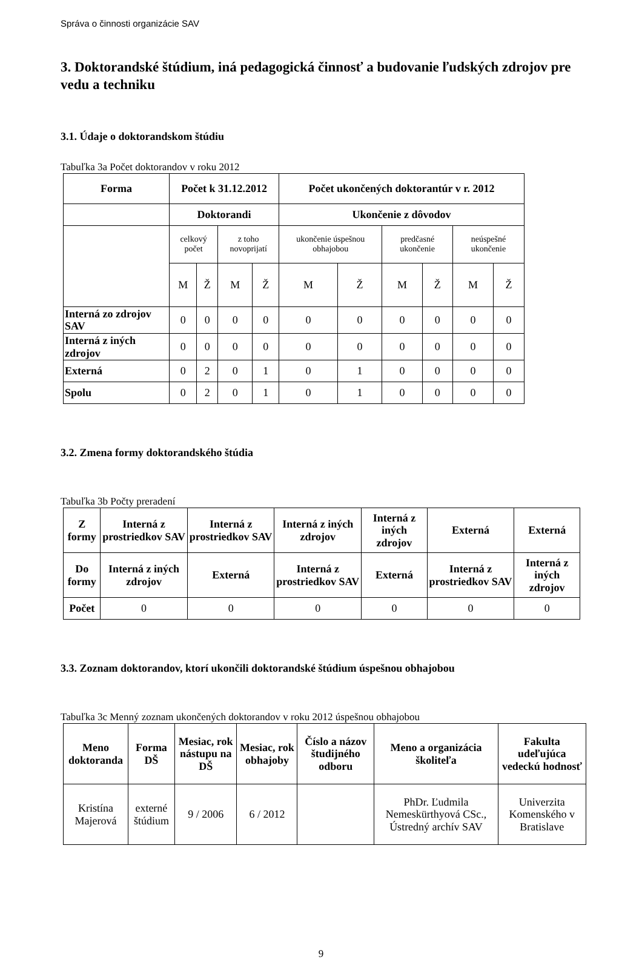Správa o činnosti organizácie SAV
3. Doktorandské štúdium, iná pedagogická činnosť a budovanie ľudských zdrojov pre vedu a techniku
3.1. Údaje o doktorandskom štúdiu
Tabuľka 3a Počet doktorandov v roku 2012
| Forma | Počet k 31.12.2012 | | | | Počet ukončených doktorantúr v r. 2012 | | | | | |
| --- | --- | --- | --- | --- | --- | --- | --- | --- | --- | --- |
| | Doktorandi | | | | Ukončenie z dôvodov | | | | | |
| | celkový počet | | z toho novoprijatí | | ukončenie úspešnou obhajobou | | predčasné ukončenie | | neúspešné ukončenie | |
| | M | Ž | M | Ž | M | Ž | M | Ž | M | Ž |
| Interná zo zdrojov SAV | 0 | 0 | 0 | 0 | 0 | 0 | 0 | 0 | 0 | 0 |
| Interná z iných zdrojov | 0 | 0 | 0 | 0 | 0 | 0 | 0 | 0 | 0 | 0 |
| Externá | 0 | 2 | 0 | 1 | 0 | 1 | 0 | 0 | 0 | 0 |
| Spolu | 0 | 2 | 0 | 1 | 0 | 1 | 0 | 0 | 0 | 0 |
3.2. Zmena formy doktorandského štúdia
Tabuľka 3b Počty preradení
| Z formy | Interná z prostriedkov SAV | Interná z prostriedkov SAV | Interná z iných zdrojov | Interná z iných zdrojov | Externá | Externá |
| --- | --- | --- | --- | --- | --- | --- |
| Do formy | Interná z iných zdrojov | Externá | Interná z prostriedkov SAV | Externá | Interná z prostriedkov SAV | Interná z iných zdrojov |
| Počet | 0 | 0 | 0 | 0 | 0 | 0 |
3.3. Zoznam doktorandov, ktorí ukončili doktorandské štúdium úspešnou obhajobou
Tabuľka 3c Menný zoznam ukončených doktorandov v roku 2012 úspešnou obhajobou
| Meno doktoranda | Forma DŠ | Mesiac, rok nástupu na DŠ | Mesiac, rok obhajoby | Číslo a názov študijného odboru | Meno a organizácia školiteľa | Fakulta udeľujúca vedeckú hodnosť |
| --- | --- | --- | --- | --- | --- | --- |
| Kristína Majerová | externé štúdium | 9 / 2006 | 6 / 2012 | | PhDr. Ľudmila Nemeskürthyová CSc., Ústredný archív SAV | Univerzita Komenského v Bratislave |
9